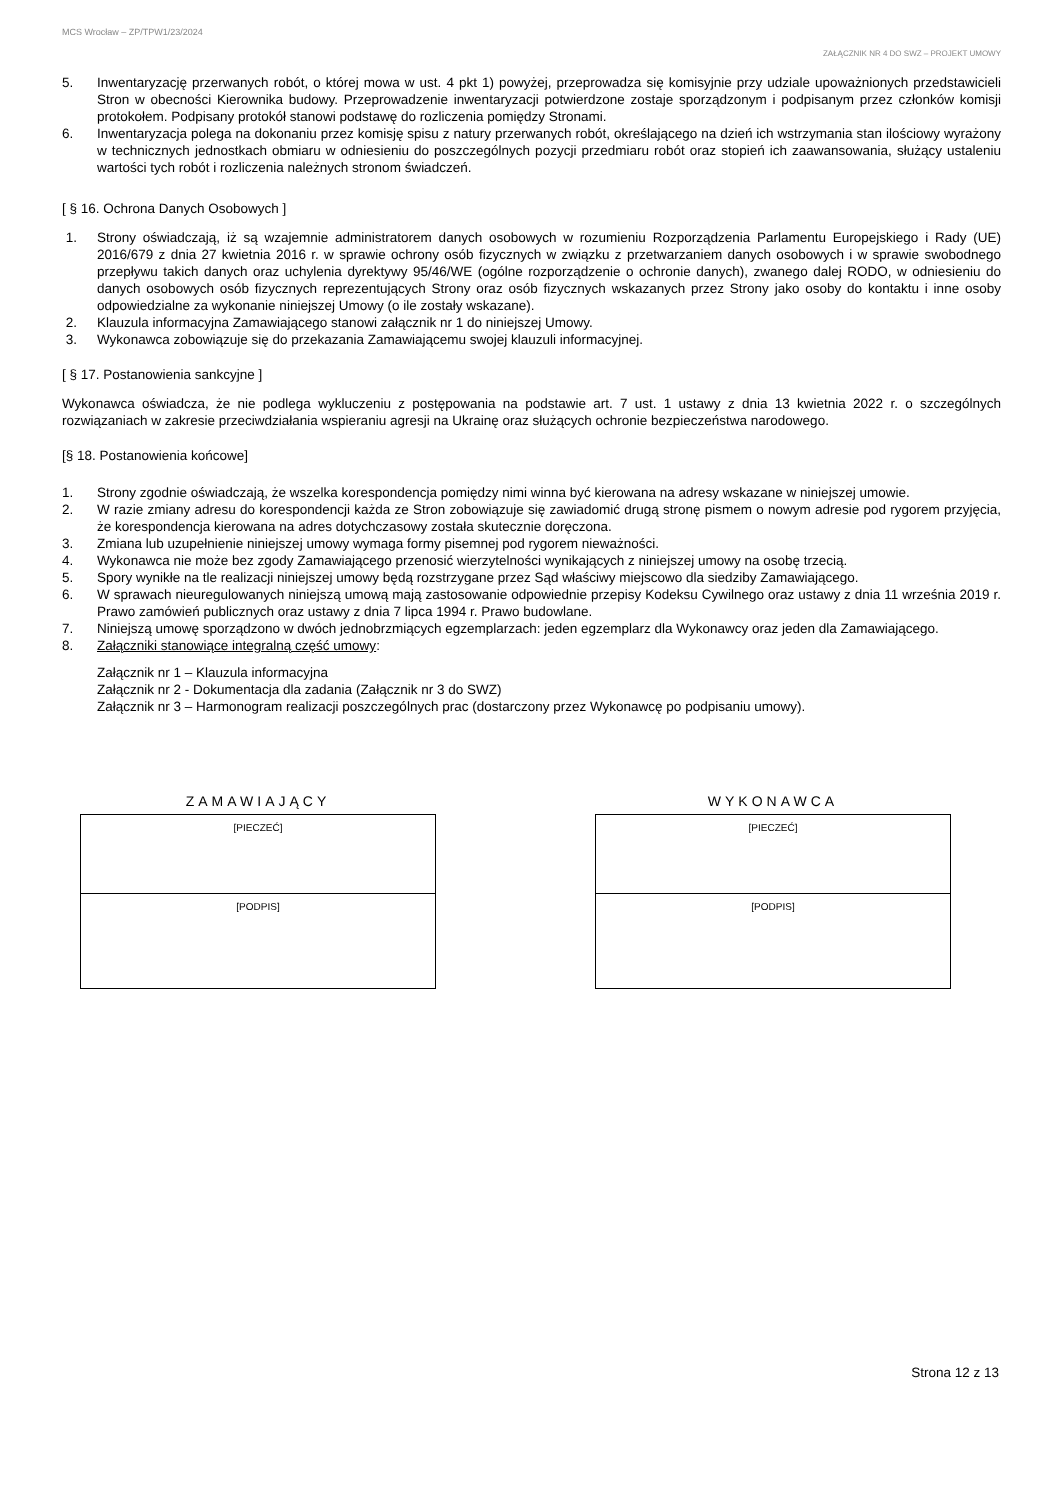MCS Wrocław – ZP/TPW1/23/2024
ZAŁĄCZNIK NR 4 DO SWZ – PROJEKT UMOWY
5. Inwentaryzację przerwanych robót, o której mowa w ust. 4 pkt 1) powyżej, przeprowadza się komisyjnie przy udziale upoważnionych przedstawicieli Stron w obecności Kierownika budowy. Przeprowadzenie inwentaryzacji potwierdzone zostaje sporządzonym i podpisanym przez członków komisji protokołem. Podpisany protokół stanowi podstawę do rozliczenia pomiędzy Stronami.
6. Inwentaryzacja polega na dokonaniu przez komisję spisu z natury przerwanych robót, określającego na dzień ich wstrzymania stan ilościowy wyrażony w technicznych jednostkach obmiaru w odniesieniu do poszczególnych pozycji przedmiaru robót oraz stopień ich zaawansowania, służący ustaleniu wartości tych robót i rozliczenia należnych stronom świadczeń.
[ § 16. Ochrona Danych Osobowych ]
1. Strony oświadczają, iż są wzajemnie administratorem danych osobowych w rozumieniu Rozporządzenia Parlamentu Europejskiego i Rady (UE) 2016/679 z dnia 27 kwietnia 2016 r. w sprawie ochrony osób fizycznych w związku z przetwarzaniem danych osobowych i w sprawie swobodnego przepływu takich danych oraz uchylenia dyrektywy 95/46/WE (ogólne rozporządzenie o ochronie danych), zwanego dalej RODO, w odniesieniu do danych osobowych osób fizycznych reprezentujących Strony oraz osób fizycznych wskazanych przez Strony jako osoby do kontaktu i inne osoby odpowiedzialne za wykonanie niniejszej Umowy (o ile zostały wskazane).
2. Klauzula informacyjna Zamawiającego stanowi załącznik nr 1 do niniejszej Umowy.
3. Wykonawca zobowiązuje się do przekazania Zamawiającemu swojej klauzuli informacyjnej.
[ § 17. Postanowienia sankcyjne ]
Wykonawca oświadcza, że nie podlega wykluczeniu z postępowania na podstawie art. 7 ust. 1 ustawy z dnia 13 kwietnia 2022 r. o szczególnych rozwiązaniach w zakresie przeciwdziałania wspieraniu agresji na Ukrainę oraz służących ochronie bezpieczeństwa narodowego.
[§ 18. Postanowienia końcowe]
1. Strony zgodnie oświadczają, że wszelka korespondencja pomiędzy nimi winna być kierowana na adresy wskazane w niniejszej umowie.
2. W razie zmiany adresu do korespondencji każda ze Stron zobowiązuje się zawiadomić drugą stronę pismem o nowym adresie pod rygorem przyjęcia, że korespondencja kierowana na adres dotychczasowy została skutecznie doręczona.
3. Zmiana lub uzupełnienie niniejszej umowy wymaga formy pisemnej pod rygorem nieważności.
4. Wykonawca nie może bez zgody Zamawiającego przenosić wierzytelności wynikających z niniejszej umowy na osobę trzecią.
5. Spory wynikłe na tle realizacji niniejszej umowy będą rozstrzygane przez Sąd właściwy miejscowo dla siedziby Zamawiającego.
6. W sprawach nieuregulowanych niniejszą umową mają zastosowanie odpowiednie przepisy Kodeksu Cywilnego oraz ustawy z dnia 11 września 2019 r. Prawo zamówień publicznych oraz ustawy z dnia 7 lipca 1994 r. Prawo budowlane.
7. Niniejszą umowę sporządzono w dwóch jednobrzmiących egzemplarzach: jeden egzemplarz dla Wykonawcy oraz jeden dla Zamawiającego.
8. Załączniki stanowiące integralną część umowy:
Załącznik nr 1 – Klauzula informacyjna
Załącznik nr 2 - Dokumentacja dla zadania (Załącznik nr 3 do SWZ)
Załącznik nr 3 – Harmonogram realizacji poszczególnych prac (dostarczony przez Wykonawcę po podpisaniu umowy).
ZAMAWIAJĄCY
[PIECZEĆ]
[PODPIS]
WYKONAWCA
[PIECZEĆ]
[PODPIS]
Strona 12 z 13